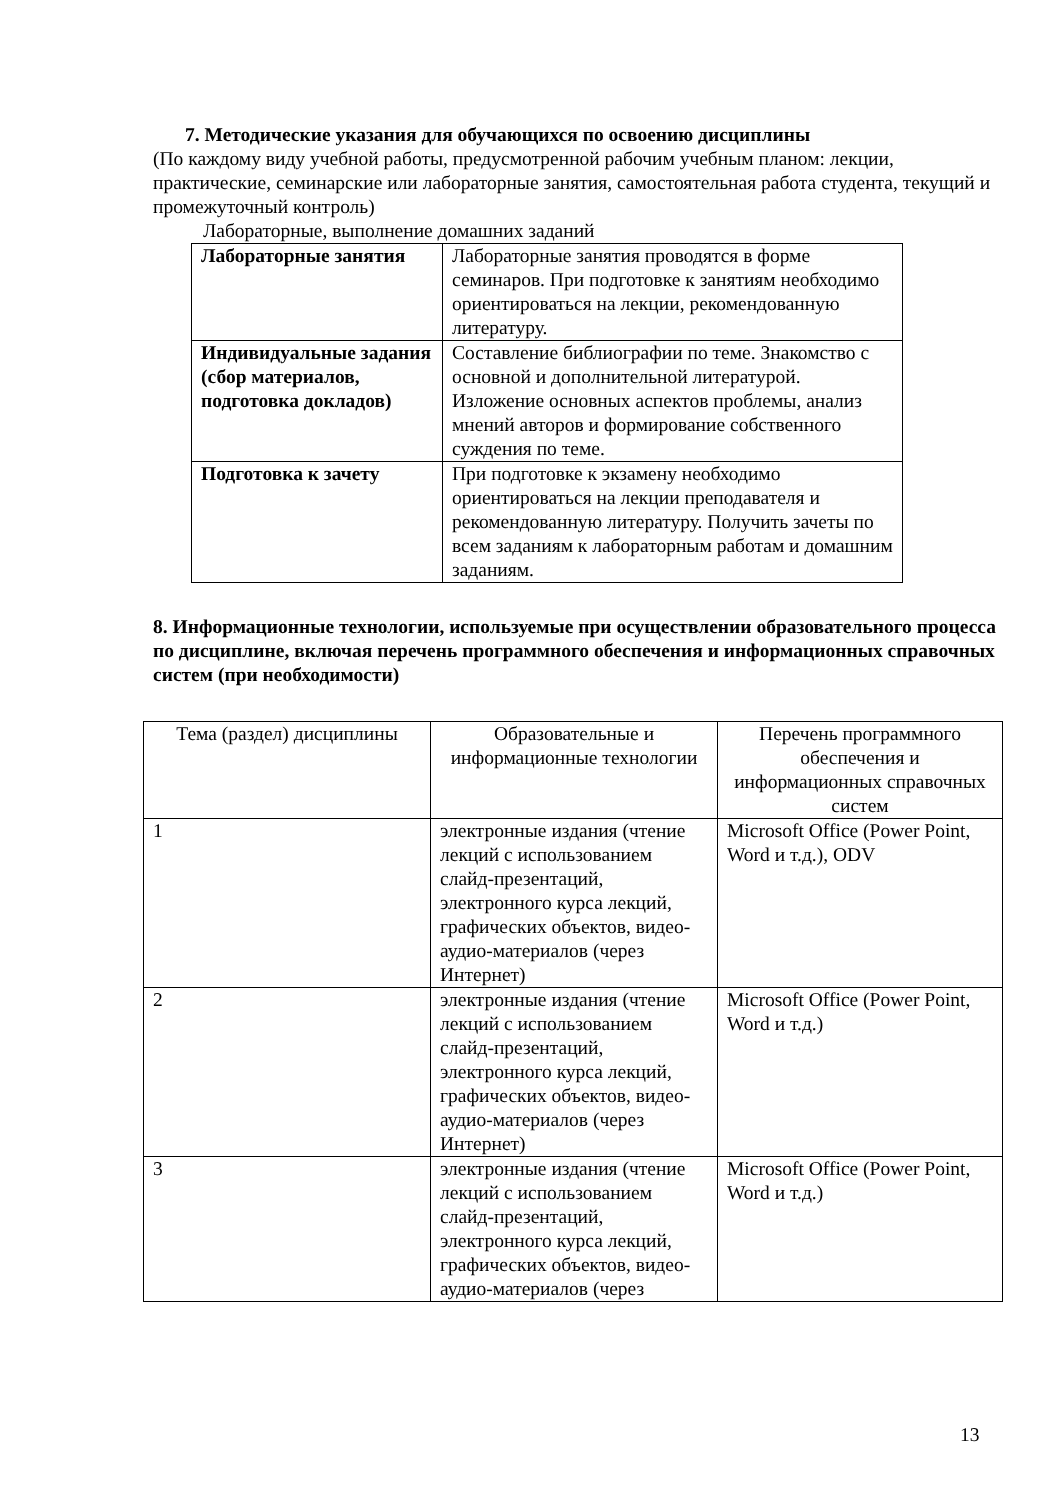7. Методические указания для обучающихся по освоению дисциплины
(По каждому виду учебной работы, предусмотренной рабочим учебным планом: лекции, практические, семинарские или лабораторные занятия, самостоятельная работа студента, текущий и промежуточный контроль)
Лабораторные, выполнение домашних заданий
| Лабораторные занятия | Лабораторные занятия проводятся в форме семинаров. При подготовке к занятиям необходимо ориентироваться на лекции, рекомендованную литературу. |
| Индивидуальные задания (сбор материалов, подготовка докладов) | Составление библиографии по теме. Знакомство с основной и дополнительной литературой. Изложение основных аспектов проблемы, анализ мнений авторов и формирование собственного суждения по теме. |
| Подготовка к зачету | При подготовке к экзамену необходимо ориентироваться на лекции преподавателя и рекомендованную литературу. Получить зачеты по всем заданиям к лабораторным работам и домашним заданиям. |
8. Информационные технологии, используемые при осуществлении образовательного процесса по дисциплине, включая перечень программного обеспечения и информационных справочных систем (при необходимости)
| Тема (раздел) дисциплины | Образовательные и информационные технологии | Перечень программного обеспечения и информационных справочных систем |
| 1 | электронные издания (чтение лекций с использованием слайд-презентаций, электронного курса лекций, графических объектов, видео- аудио-материалов (через Интернет) | Microsoft Office (Power Point, Word и т.д.), ODV |
| 2 | электронные издания (чтение лекций с использованием слайд-презентаций, электронного курса лекций, графических объектов, видео- аудио-материалов (через Интернет) | Microsoft Office (Power Point, Word и т.д.) |
| 3 | электронные издания (чтение лекций с использованием слайд-презентаций, электронного курса лекций, графических объектов, видео- аудио-материалов (через | Microsoft Office (Power Point, Word и т.д.) |
13